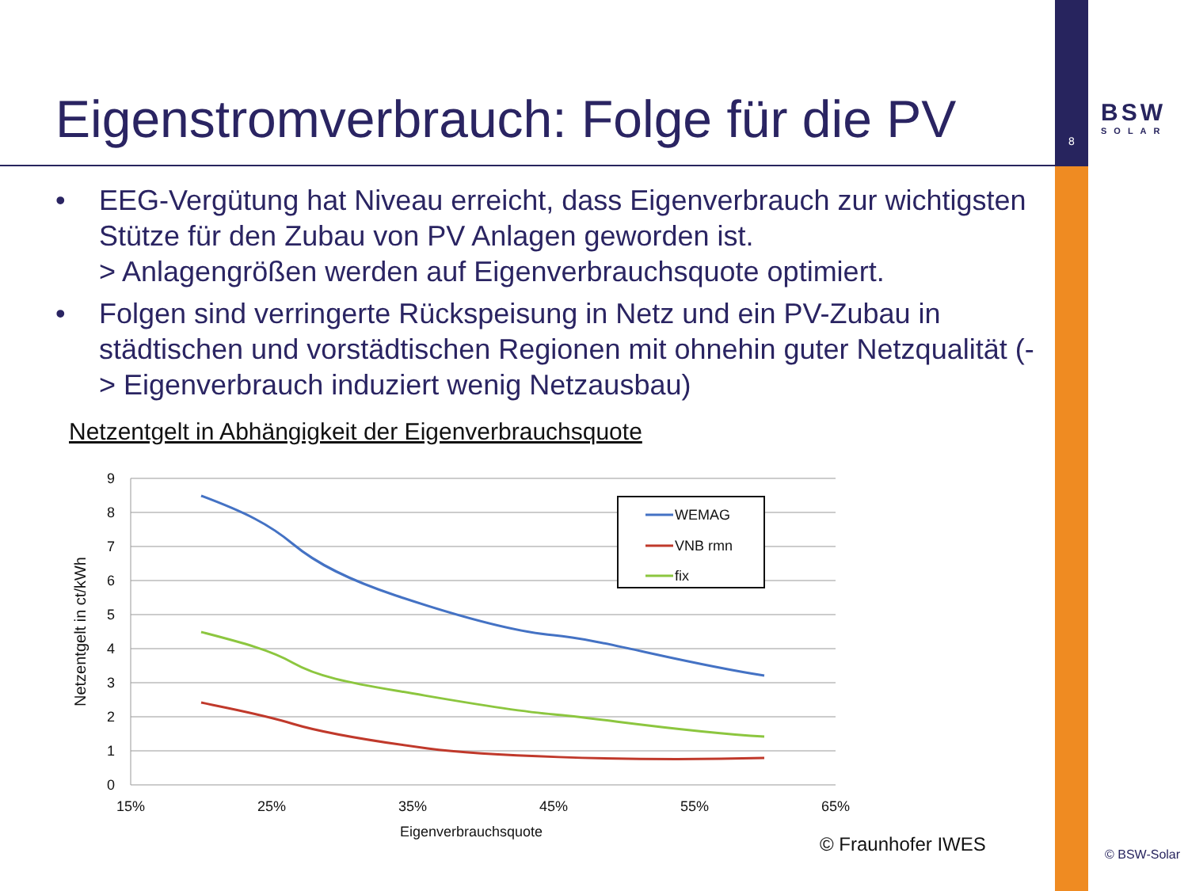8
BSW
SOLAR
Eigenstromverbrauch: Folge für die PV
• EEG-Vergütung hat Niveau erreicht, dass Eigenverbrauch zur wichtigsten Stütze für den Zubau von PV Anlagen geworden ist.
> Anlagengrößen werden auf Eigenverbrauchsquote optimiert.
• Folgen sind verringerte Rückspeisung in Netz und ein PV-Zubau in städtischen und vorstädtischen Regionen mit ohnehin guter Netzqualität (-> Eigenverbrauch induziert wenig Netzausbau)
Netzentgelt in Abhängigkeit der Eigenverbrauchsquote
9
8
7
6
5
4
3
2
1
0
15%
25%
35%
45%
55%
65%
Eigenverbrauchsquote
Netzentgelt in ct/kWh
WEMAG
VNB rmn
fix
© Fraunhofer IWES © BSW-Solar